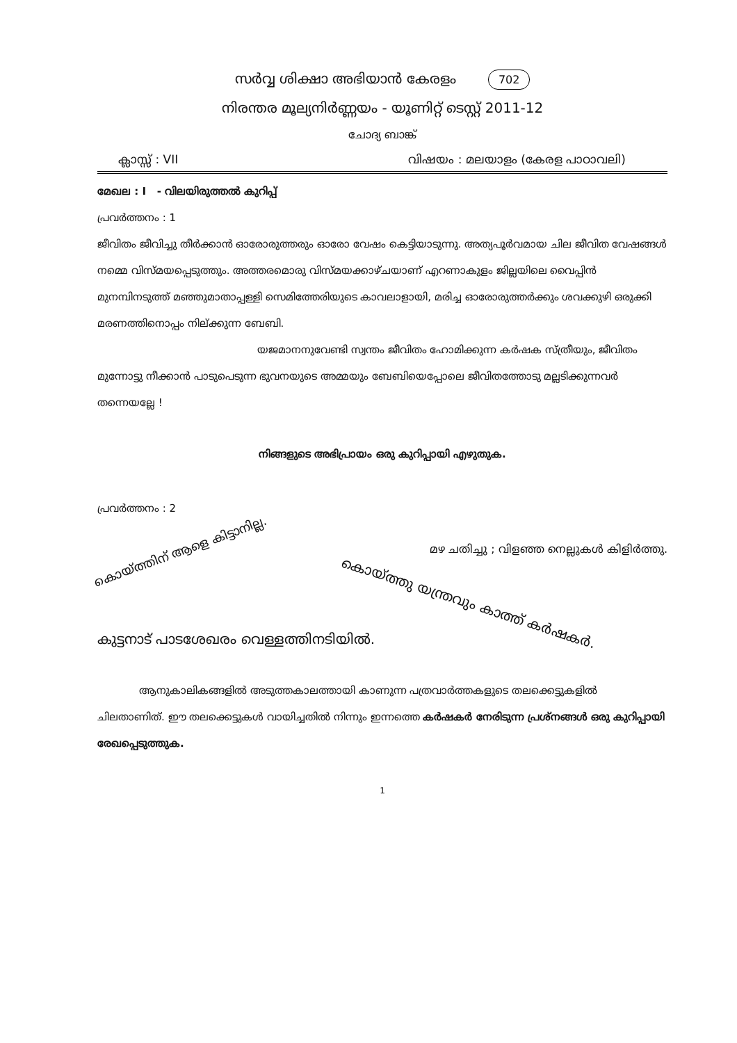സർവ്വ ശിക്ഷാ അഭിയാൻ കേരളം 702
നിരന്തര മൂല്യനിർണ്ണയം - യൂണിറ്റ് ടെസ്റ്റ് 2011-12
ചോദ്യ ബാങ്ക്
ക്ലാസ്സ് : VII വിഷയം : മലയാളം (കേരള പാഠാവലി)
മേഖല : I - വിലയിരുത്തൽ കുറിപ്പ്
പ്രവർത്തനം : 1
ജീവിതം ജീവിച്ചു തീർക്കാൻ ഓരോരുത്തരും ഓരോ വേഷം കെട്ടിയാടുന്നു. അത്യപൂർവമായ ചില ജീവിത വേഷങ്ങൾ നമ്മെ വിസ്മയപ്പെടുത്തും. അത്തരമൊരു വിസ്മയക്കാഴ്ചയാണ് എറണാകുളം ജില്ലയിലെ വൈപ്പിൻ മുനമ്പിനടുത്ത് മഞ്ഞുമാതാപ്പള്ളി സെമിത്തേരിയുടെ കാവലാളായി, മരിച്ച ഓരോരുത്തർക്കും ശവക്കുഴി ഒരുക്കി മരണത്തിനൊപ്പം നില്ക്കുന്ന ബേബി.
യജമാനനുവേണ്ടി സ്വന്തം ജീവിതം ഹോമിക്കുന്ന കർഷക സ്ത്രീയും, ജീവിതം
മുന്നോട്ടു നീക്കാൻ പാടുപെടുന്ന ഭുവനയുടെ അമ്മയും ബേബിയെപ്പോലെ ജീവിതത്തോടു മല്ലടിക്കുന്നവർ തന്നെയല്ലേ !
നിങ്ങളുടെ അഭിപ്രായം ഒരു കുറിപ്പായി എഴുതുക.
പ്രവർത്തനം : 2
കൊയ്ത്തിന് ആളെ കിട്ടാനില്ല.
മഴ ചതിച്ചു ; വിളഞ്ഞ നെല്ലുകൾ കിളിർത്തു.
കൊയ്ത്തു യന്ത്രവും കാത്ത് കർഷകർ.
കുട്ടനാട് പാടശേഖരം വെള്ളത്തിനടിയിൽ.
ആനുകാലികങ്ങളിൽ അടുത്തകാലത്തായി കാണുന്ന പത്രവാർത്തകളുടെ തലക്കെട്ടുകളിൽ ചിലതാണിത്. ഈ തലക്കെട്ടുകൾ വായിച്ചതിൽ നിന്നും ഇന്നത്തെ കർഷകർ നേരിടുന്ന പ്രശ്നങ്ങൾ ഒരു കുറിപ്പായി രേഖപ്പെടുത്തുക.
1